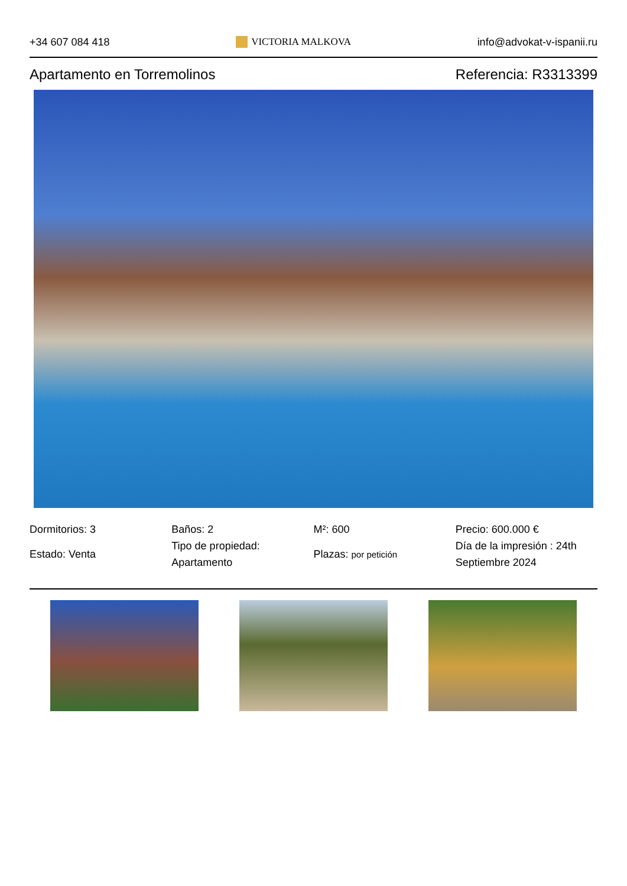+34 607 084 418 VICTORIA MALKOVA info@advokat-v-ispanii.ru
Apartamento en Torremolinos Referencia: R3313399
Dormitorios: 3
Estado: Venta
Baños: 2
Tipo de propiedad: Apartamento
M²: 600
Plazas: por petición
Precio: 600.000 €
Día de la impresión : 24th Septiembre 2024